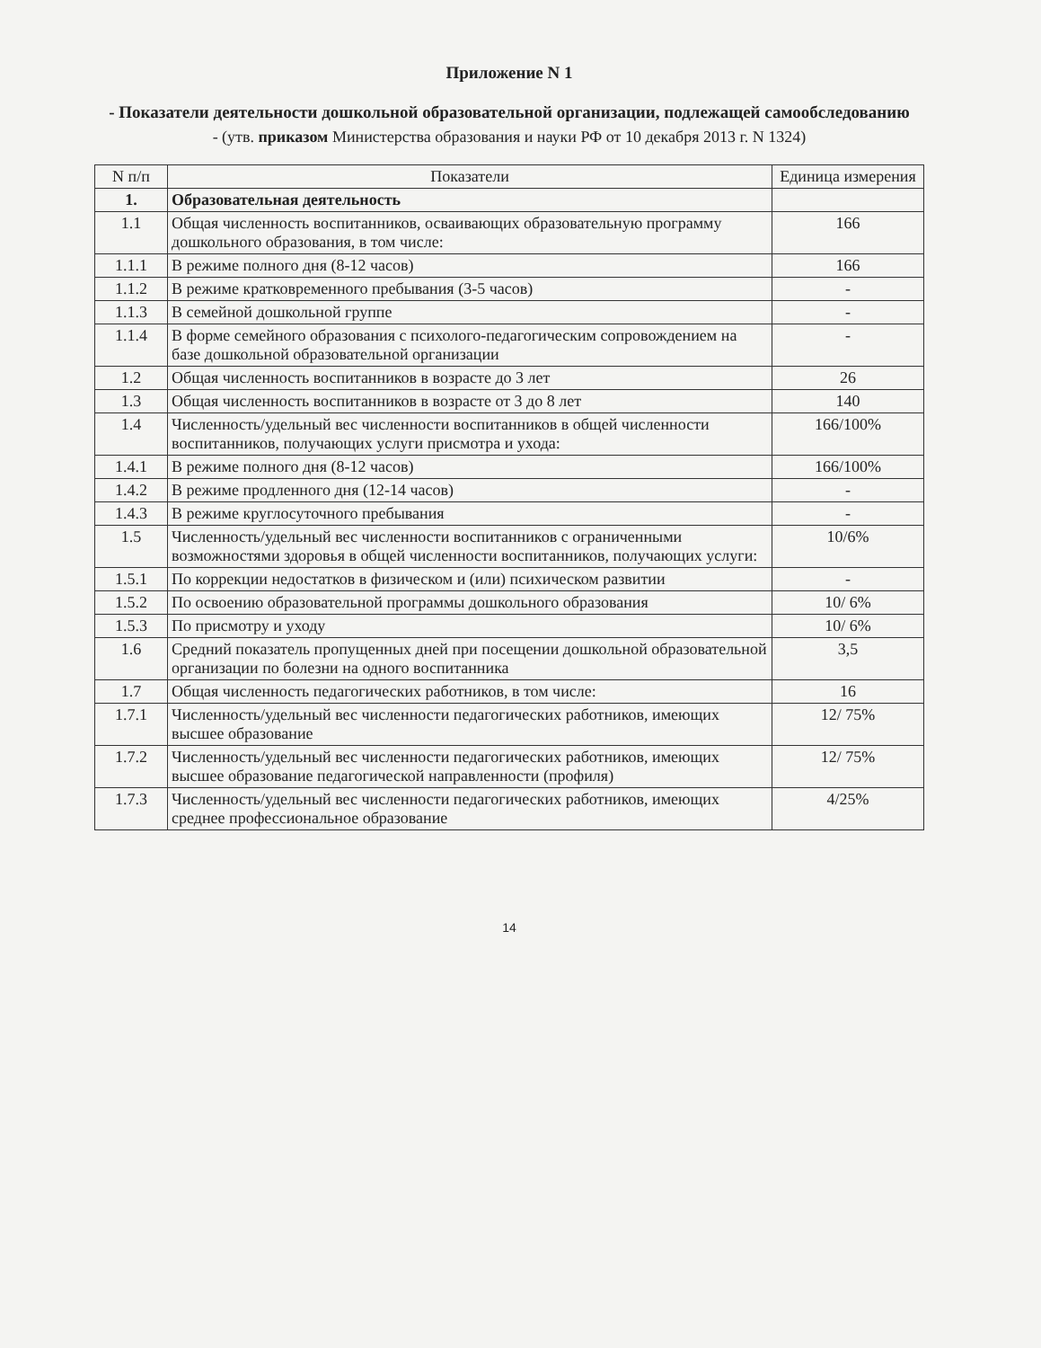Приложение N 1
- Показатели деятельности дошкольной образовательной организации, подлежащей самообследованию
- (утв. приказом Министерства образования и науки РФ от 10 декабря 2013 г. N 1324)
| N п/п | Показатели | Единица измерения |
| --- | --- | --- |
| 1. | Образовательная деятельность | |
| 1.1 | Общая численность воспитанников, осваивающих образовательную программу дошкольного образования, в том числе: | 166 |
| 1.1.1 | В режиме полного дня (8-12 часов) | 166 |
| 1.1.2 | В режиме кратковременного пребывания (3-5 часов) | - |
| 1.1.3 | В семейной дошкольной группе | - |
| 1.1.4 | В форме семейного образования с психолого-педагогическим сопровождением на базе дошкольной образовательной организации | - |
| 1.2 | Общая численность воспитанников в возрасте до 3 лет | 26 |
| 1.3 | Общая численность воспитанников в возрасте от 3 до 8 лет | 140 |
| 1.4 | Численность/удельный вес численности воспитанников в общей численности воспитанников, получающих услуги присмотра и ухода: | 166/100% |
| 1.4.1 | В режиме полного дня (8-12 часов) | 166/100% |
| 1.4.2 | В режиме продленного дня (12-14 часов) | - |
| 1.4.3 | В режиме круглосуточного пребывания | - |
| 1.5 | Численность/удельный вес численности воспитанников с ограниченными возможностями здоровья в общей численности воспитанников, получающих услуги: | 10/6% |
| 1.5.1 | По коррекции недостатков в физическом и (или) психическом развитии | - |
| 1.5.2 | По освоению образовательной программы дошкольного образования | 10/ 6% |
| 1.5.3 | По присмотру и уходу | 10/ 6% |
| 1.6 | Средний показатель пропущенных дней при посещении дошкольной образовательной организации по болезни на одного воспитанника | 3,5 |
| 1.7 | Общая численность педагогических работников, в том числе: | 16 |
| 1.7.1 | Численность/удельный вес численности педагогических работников, имеющих высшее образование | 12/ 75% |
| 1.7.2 | Численность/удельный вес численности педагогических работников, имеющих высшее образование педагогической направленности (профиля) | 12/ 75% |
| 1.7.3 | Численность/удельный вес численности педагогических работников, имеющих среднее профессиональное образование | 4/25% |
14